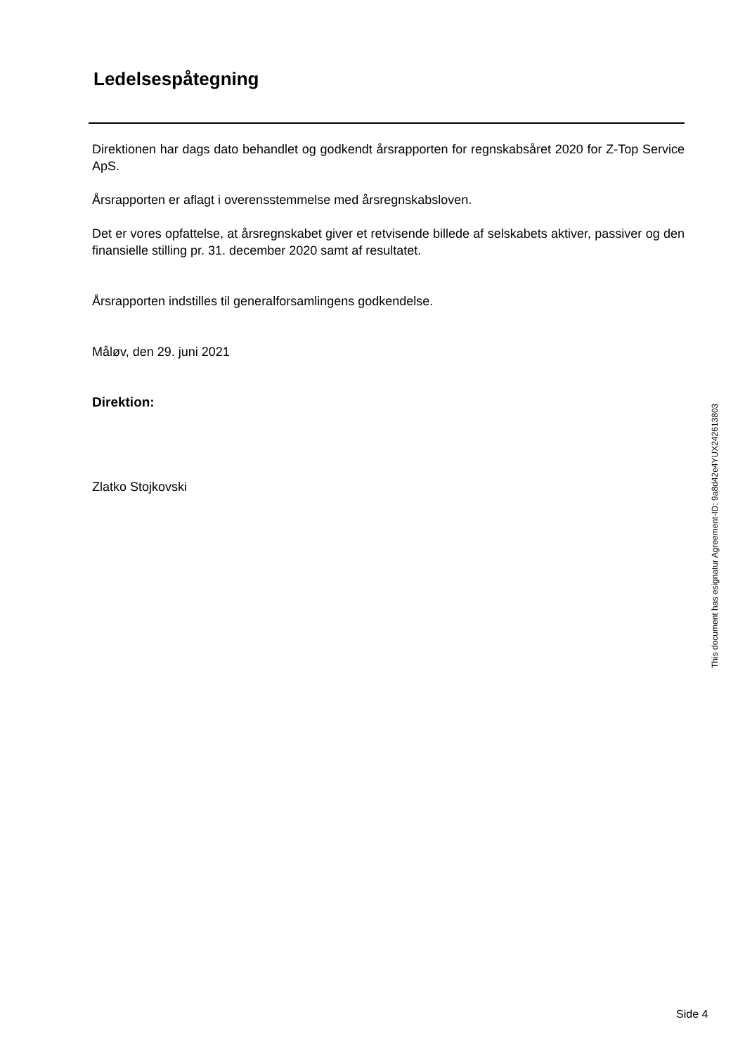Ledelsespåtegning
Direktionen har dags dato behandlet og godkendt årsrapporten for regnskabsåret 2020 for Z-Top Service ApS.
Årsrapporten er aflagt i overensstemmelse med årsregnskabsloven.
Det er vores opfattelse, at årsregnskabet giver et retvisende billede af selskabets aktiver, passiver og den finansielle stilling pr. 31. december 2020 samt af resultatet.
Årsrapporten indstilles til generalforsamlingens godkendelse.
Måløv, den 29. juni 2021
Direktion:
Zlatko Stojkovski
This document has esignatur Agreement-ID: 9a8d42e4YUX242613803
Side 4